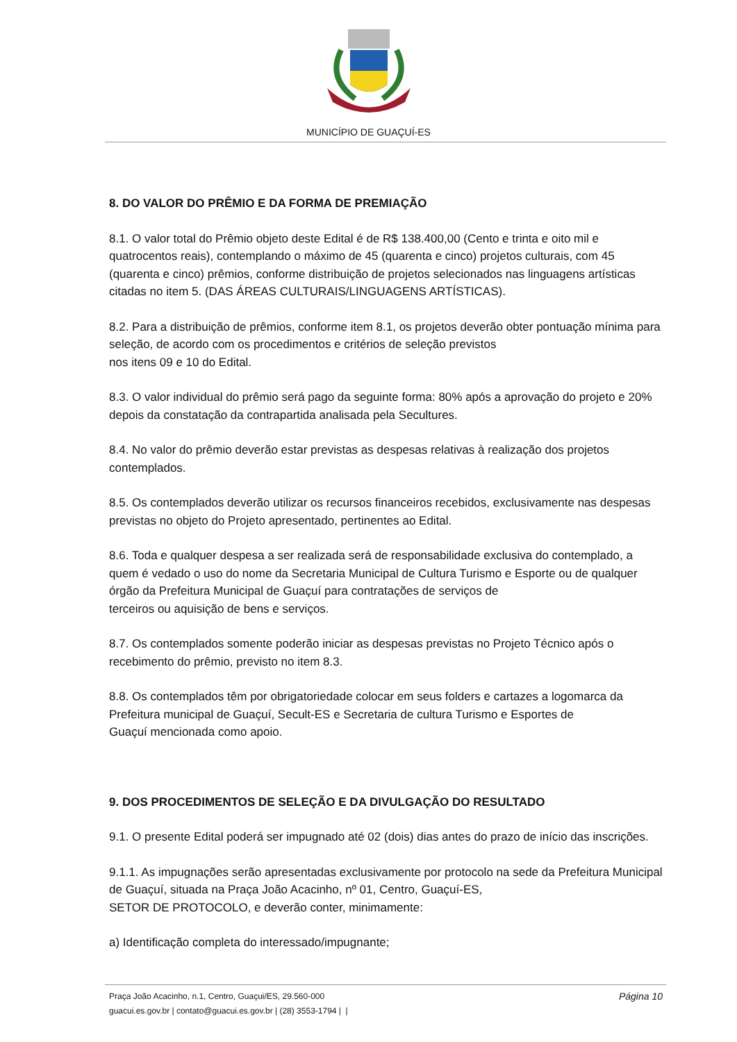MUNICÍPIO DE GUAÇUÍ-ES
8. DO VALOR DO PRÊMIO E DA FORMA DE PREMIAÇÃO
8.1. O valor total do Prêmio objeto deste Edital é de R$ 138.400,00 (Cento e trinta e oito mil e quatrocentos reais), contemplando o máximo de 45 (quarenta e cinco) projetos culturais, com 45 (quarenta e cinco) prêmios, conforme distribuição de projetos selecionados nas linguagens artísticas citadas no item 5. (DAS ÁREAS CULTURAIS/LINGUAGENS ARTÍSTICAS).
8.2. Para a distribuição de prêmios, conforme item 8.1, os projetos deverão obter pontuação mínima para seleção, de acordo com os procedimentos e critérios de seleção previstos
nos itens 09 e 10 do Edital.
8.3. O valor individual do prêmio será pago da seguinte forma: 80% após a aprovação do projeto e 20% depois da constatação da contrapartida analisada pela Secultures.
8.4. No valor do prêmio deverão estar previstas as despesas relativas à realização dos projetos contemplados.
8.5. Os contemplados deverão utilizar os recursos financeiros recebidos, exclusivamente nas despesas previstas no objeto do Projeto apresentado, pertinentes ao Edital.
8.6. Toda e qualquer despesa a ser realizada será de responsabilidade exclusiva do contemplado, a quem é vedado o uso do nome da Secretaria Municipal de Cultura Turismo e Esporte ou de qualquer órgão da Prefeitura Municipal de Guaçuí para contratações de serviços de
terceiros ou aquisição de bens e serviços.
8.7. Os contemplados somente poderão iniciar as despesas previstas no Projeto Técnico após o recebimento do prêmio, previsto no item 8.3.
8.8. Os contemplados têm por obrigatoriedade colocar em seus folders e cartazes a logomarca da Prefeitura municipal de Guaçuí, Secult-ES e Secretaria de cultura Turismo e Esportes de
Guaçuí mencionada como apoio.
9. DOS PROCEDIMENTOS DE SELEÇÃO E DA DIVULGAÇÃO DO RESULTADO
9.1. O presente Edital poderá ser impugnado até 02 (dois) dias antes do prazo de início das inscrições.
9.1.1. As impugnações serão apresentadas exclusivamente por protocolo na sede da Prefeitura Municipal de Guaçuí, situada na Praça João Acacinho, nº 01, Centro, Guaçuí-ES,
SETOR DE PROTOCOLO, e deverão conter, minimamente:
a) Identificação completa do interessado/impugnante;
Praça João Acacinho, n.1, Centro, Guaçui/ES, 29.560-000
guacui.es.gov.br | contato@guacui.es.gov.br | (28) 3553-1794 | |
Página 10